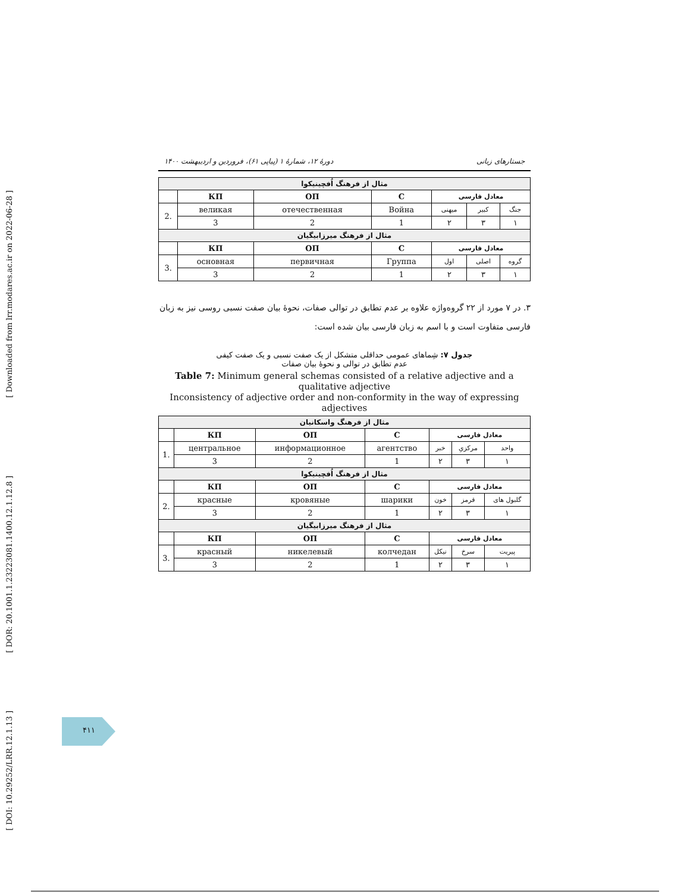[ Downloaded from lrr.modares.ac.ir on 2022-06-28 ]
[ DOR: 20.1001.1.23223081.1400.12.1.12.8 ]
[ DOI: 10.29252/LRR.12.1.13 ]
جستارهای زبانی دورهٔ ۱۲، شمارهٔ ۱ (پیاپی ۶۱)، فروردین و اردیبهشت ۱۴۰۰
| مثال از فرهنگ اُفچینیکوا | | | | | | |
| | КП | ОП | С | معادل فارسی | | |
| 2. | великая | отечественная | Война | میهنی | کبیر | جنگ |
| | 3 | 2 | 1 | ۲ | ۳ | ۱ |
| مثال از فرهنگ میرزابیگیان | | | | | | |
| | КП | ОП | С | معادل فارسی | | |
| 3. | основная | первичная | Группа | اول | اصلی | گروه |
| | 3 | 2 | 1 | ۲ | ۳ | ۱ |
۳. در ۷ مورد از ۲۲ گروه‌واژه علاوه بر عدم تطابق در توالی صفات، نحوهٔ بیان صفت نسبی روسی نیز به زبان فارسی متفاوت است و با اسم به زبان فارسی بیان شده است:
جدول ۷: شِماهای عمومی حداقلی متشکل از یک صفت نسبی و یک صفت کیفی
عدم تطابق در توالی و نحوهٔ بیان صفات
Table 7: Minimum general schemas consisted of a relative adjective and a qualitative adjective
Inconsistency of adjective order and non-conformity in the way of expressing adjectives
| مثال از فرهنگ واسکانیان | | | | | | |
| | КП | ОП | С | معادل فارسی | | |
| 1. | центральное | информационное | агентство | خبر | مرکزیِ | واحد |
| | 3 | 2 | 1 | ۲ | ۳ | ۱ |
| مثال از فرهنگ اُفچینیکوا | | | | | | |
| | КП | ОП | С | معادل فارسی | | |
| 2. | красные | кровяные | шарики | خون | قرمز | گلبول های |
| | 3 | 2 | 1 | ۲ | ۳ | ۱ |
| مثال از فرهنگ میرزابیگیان | | | | | | |
| | КП | ОП | С | معادل فارسی | | |
| 3. | красный | никелевый | колчедан | نیکل | سرخ | پیریت |
| | 3 | 2 | 1 | ۲ | ۳ | ۱ |
۴۱۱